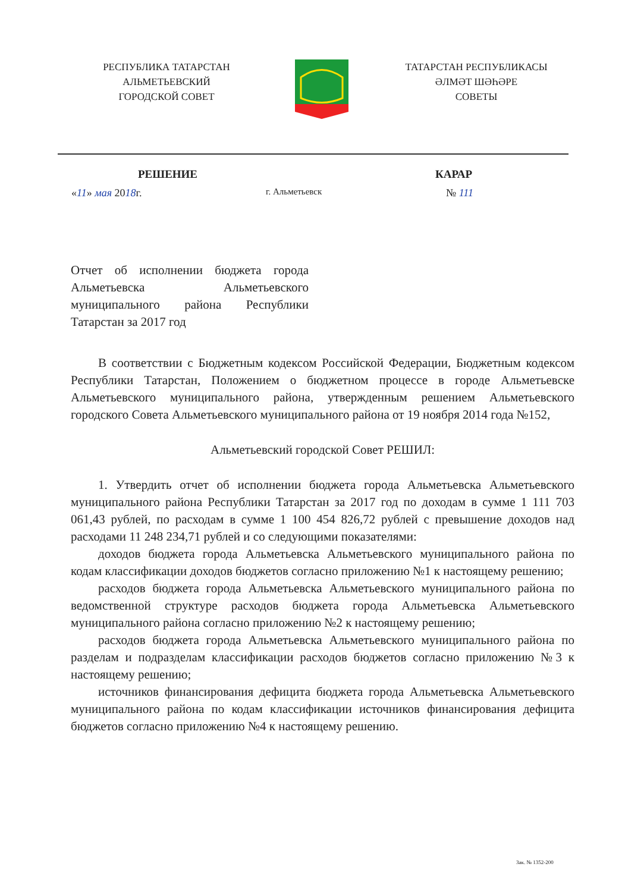РЕСПУБЛИКА ТАТАРСТАН
АЛЬМЕТЬЕВСКИЙ
ГОРОДСКОЙ СОВЕТ
ТАТАРСТАН РЕСПУБЛИКАСЫ
ӘЛМӘТ ШӘҺӘРЕ
СОВЕТЫ
РЕШЕНИЕ КАРАР
«11» мая 2018г. г. Альметьевск № 111
Отчет об исполнении бюджета города Альметьевска Альметьевского муниципального района Республики Татарстан за 2017 год
В соответствии с Бюджетным кодексом Российской Федерации, Бюджетным кодексом Республики Татарстан, Положением о бюджетном процессе в городе Альметьевске Альметьевского муниципального района, утвержденным решением Альметьевского городского Совета Альметьевского муниципального района от 19 ноября 2014 года №152,
Альметьевский городской Совет РЕШИЛ:
1. Утвердить отчет об исполнении бюджета города Альметьевска Альметьевского муниципального района Республики Татарстан за 2017 год по доходам в сумме 1 111 703 061,43 рублей, по расходам в сумме 1 100 454 826,72 рублей с превышение доходов над расходами 11 248 234,71 рублей и со следующими показателями:
доходов бюджета города Альметьевска Альметьевского муниципального района по кодам классификации доходов бюджетов согласно приложению №1 к настоящему решению;
расходов бюджета города Альметьевска Альметьевского муниципального района по ведомственной структуре расходов бюджета города Альметьевска Альметьевского муниципального района согласно приложению №2 к настоящему решению;
расходов бюджета города Альметьевска Альметьевского муниципального района по разделам и подразделам классификации расходов бюджетов согласно приложению №3 к настоящему решению;
источников финансирования дефицита бюджета города Альметьевска Альметьевского муниципального района по кодам классификации источников финансирования дефицита бюджетов согласно приложению №4 к настоящему решению.
Зак. № 1352-200